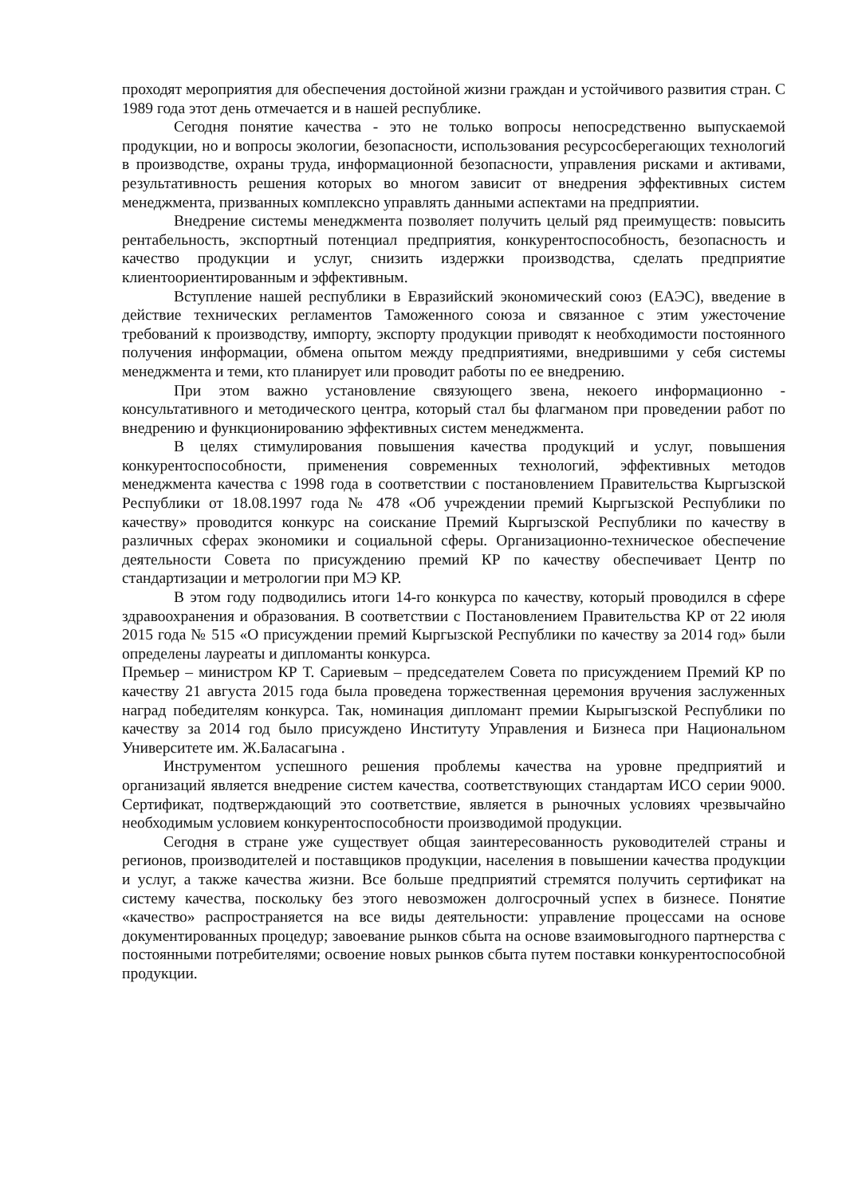проходят мероприятия для обеспечения достойной жизни граждан и устойчивого развития стран. С 1989 года этот день отмечается и в нашей республике.
Сегодня понятие качества - это не только вопросы непосредственно выпускаемой продукции, но и вопросы экологии, безопасности, использования ресурсосберегающих технологий в производстве, охраны труда, информационной безопасности, управления рисками и активами, результативность решения которых во многом зависит от внедрения эффективных систем менеджмента, призванных комплексно управлять данными аспектами на предприятии.
Внедрение системы менеджмента позволяет получить целый ряд преимуществ: повысить рентабельность, экспортный потенциал предприятия, конкурентоспособность, безопасность и качество продукции и услуг, снизить издержки производства, сделать предприятие клиентоориентированным и эффективным.
Вступление нашей республики в Евразийский экономический союз (ЕАЭС), введение в действие технических регламентов Таможенного союза и связанное с этим ужесточение требований к производству, импорту, экспорту продукции приводят к необходимости постоянного получения информации, обмена опытом между предприятиями, внедрившими у себя системы менеджмента и теми, кто планирует или проводит работы по ее внедрению.
При этом важно установление связующего звена, некоего информационно - консультативного и методического центра, который стал бы флагманом при проведении работ по внедрению и функционированию эффективных систем менеджмента.
В целях стимулирования повышения качества продукций и услуг, повышения конкурентоспособности, применения современных технологий, эффективных методов менеджмента качества с 1998 года в соответствии с постановлением Правительства Кыргызской Республики от 18.08.1997 года № 478 «Об учреждении премий Кыргызской Республики по качеству» проводится конкурс на соискание Премий Кыргызской Республики по качеству в различных сферах экономики и социальной сферы. Организационно-техническое обеспечение деятельности Совета по присуждению премий КР по качеству обеспечивает Центр по стандартизации и метрологии при МЭ КР.
В этом году подводились итоги 14-го конкурса по качеству, который проводился в сфере здравоохранения и образования. В соответствии с Постановлением Правительства КР от 22 июля 2015 года № 515 «О присуждении премий Кыргызской Республики по качеству за 2014 год» были определены лауреаты и дипломанты конкурса.
Премьер – министром КР Т. Сариевым – председателем Совета по присуждением Премий КР по качеству 21 августа 2015 года была проведена торжественная церемония вручения заслуженных наград победителям конкурса. Так, номинация дипломант премии Кырыгызской Республики по качеству за 2014 год было присуждено Институту Управления и Бизнеса при Национальном Университете им. Ж.Баласагына .
Инструментом успешного решения проблемы качества на уровне предприятий и организаций является внедрение систем качества, соответствующих стандартам ИСО серии 9000. Сертификат, подтверждающий это соответствие, является в рыночных условиях чрезвычайно необходимым условием конкурентоспособности производимой продукции.
Сегодня в стране уже существует общая заинтересованность руководителей страны и регионов, производителей и поставщиков продукции, населения в повышении качества продукции и услуг, а также качества жизни. Все больше предприятий стремятся получить сертификат на систему качества, поскольку без этого невозможен долгосрочный успех в бизнесе. Понятие «качество» распространяется на все виды деятельности: управление процессами на основе документированных процедур; завоевание рынков сбыта на основе взаимовыгодного партнерства с постоянными потребителями; освоение новых рынков сбыта путем поставки конкурентоспособной продукции.